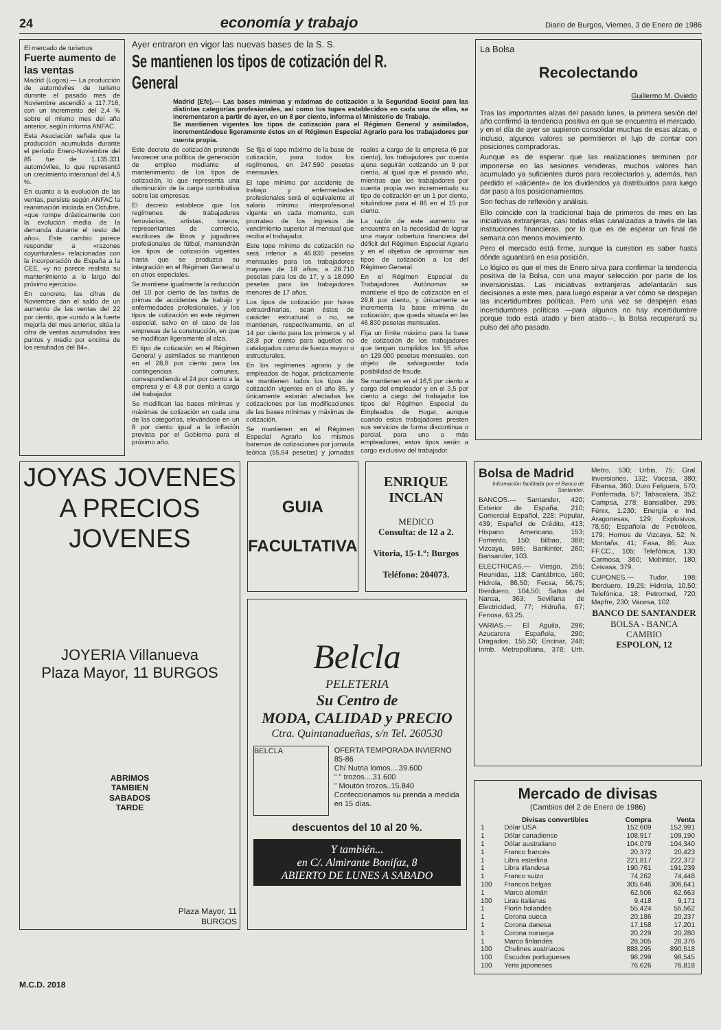24 economía y trabajo Diario de Burgos, Viernes, 3 de Enero de 1986
El mercado de turismos
Fuerte aumento de las ventas
Madrid (Logos).— La producción de automóviles de turismo durante el pasado mes de Noviembre ascendió a 117.716, con un incremento del 2,4 % sobre el mismo mes del año anterior, según informa ANFAC.
Esta Asociación señala que la producción acumulada durante el período Enero-Noviembre del 85 fue de 1.135.331 automóviles, lo que representó un crecimiento interanual del 4,5 %.
En cuanto a la evolución de las ventas, persiste según ANFAC la reanimación iniciada en Octubre, «que rompe drásticamente con la evolución media de la demanda durante el resto del año». Este cambio parece responder a «razones coyunturales» relacionadas con la incorporación de España a la CEE, «y no parece realista su mantenimiento a lo largo del próximo ejercicio».
En concreto, las cifras de Noviembre dan el saldo de un aumento de las ventas del 22 por ciento, que «unido a la fuerte mejoría del mes anterior, sitúa la cifra de ventas acumuladas tres puntos y medio por encima de los resultados del 84».
Ayer entraron en vigor las nuevas bases de la S. S.
Se mantienen los tipos de cotización del R. General
Madrid (Efe).— Las bases mínimas y máximas de cotización a la Seguridad Social para las distintas categorías profesionales, así como los topes establecidos en cada una de ellas, se incrementaron a partir de ayer, en un 8 por ciento, informa el Ministerio de Trabajo.
Se mantienen vigentes los tipos de cotización para el Régimen General y asimilados, incrementándose ligeramente éstos en el Régimen Especial Agrario para los trabajadores por cuenta propia.
Este decreto de cotización pretende favorecer una política de generación de empleo mediante el mantenimiento de los tipos de cotización, lo que representa una disminución de la carga contributiva sobre las empresas.
El decreto establece que los regímenes de trabajadores ferroviarios, artistas, toreros, representantes de comercio, escritores de libros y jugadores profesionales de fútbol, mantendrán los tipos de cotización vigentes hasta que se produzca su integración en el Régimen General o en otros especiales.
Se mantiene igualmente la reducción del 10 por ciento de las tarifas de primas de accidentes de trabajo y enfermedades profesionales, y los tipos de cotización en este régimen especial, salvo en el caso de las empresas de la construcción, en que se modifican ligeramente al alza.
El tipo de cotización en el Régimen General y asimilados se mantienen en el 28,8 por ciento para las contingencias comunes, correspondiendo el 24 por ciento a la empresa y el 4,8 por ciento a cargo del trabajador.
Se modifican las bases mínimas y máximas de cotización en cada una de las categorías, elevándose en un 8 por ciento igual a la inflación prevista por el Gobierno para el próximo año.
Se fija el tope máximo de la base de cotización, para todos los regímenes, en 247.590 pesetas mensuales.
El tope mínimo por accidente de trabajo y enfermedades profesionales será el equivalente al salario mínimo interprofesional vigente en cada momento, con prorrateo de los ingresos de vencimiento superior al mensual que reciba el trabajador.
Este tope mínimo de cotización no será inferior a 46.830 pesetas mensuales para los trabajadores mayores de 18 años; a 28.710 pesetas para los de 17, y a 18.090 pesetas para los trabajadores menores de 17 años.
Los tipos de cotización por horas extraordinarias, sean éstas de carácter estructural o no, se mantienen, respectivamente, en el 14 por ciento para los primeros y el 28,8 por ciento para aquellos no catalogados como de fuerza mayor o estructurales.
En los regímenes agrario y de empleados de hogar, prácticamente se mantienen todos los tipos de cotización vigentes en el año 85, y únicamente estarán afectadas las cotizaciones por las modificaciones de las bases mínimas y máximas de cotización.
Se mantienen en el Régimen Especial Agrario los mismos baremos de cotizaciones por jornada teórica (55,64 pesetas) y jornadas reales a cargo de la empresa (6 por ciento), los trabajadores por cuenta ajena seguirán cotizando un 9 por ciento, al igual que el pasado año, mientras que los trabajadores por cuenta propia ven incrementado su tipo de cotización en un 1 por ciento, situándose para el 86 en el 15 por ciento.
La razón de este aumento se encuentra en la necesidad de lograr una mayor cobertura financiera del déficit del Régimen Especial Agrario y en el objetivo de aproximar sus tipos de cotización a los del Régimen General.
En el Régimen Especial de Trabajadores Autónomos se mantiene el tipo de cotización en el 28,8 por ciento, y únicamente se incrementa la base mínima de cotización, que queda situada en las 46.830 pesetas mensuales.
Fija un límite máximo para la base de cotización de los trabajadores que tengan cumplidos los 55 años en 129.000 pesetas mensuales, con objeto de salvaguardar toda posibilidad de fraude.
Se mantienen en el 16,5 por ciento a cargo del empleador y en el 3,5 por ciento a cargo del trabajador los tipos del Régimen Especial de Empleados de Hogar, aunque cuando estos trabajadores presten sus servicios de forma discontinua o parcial, para uno o más empleadores, estos tipos serán a cargo exclusivo del trabajador.
La Bolsa
Recolectando
Guillermo M. Oviedo
Tras las importantes alzas del pasado lunes, la primera sesión del año confirmó la tendencia positiva en que se encuentra el mercado, y en el día de ayer se supieron consolidar muchas de esas alzas, e incluso, algunos valores se permitieron el lujo de contar con posiciones compradoras.
Aunque es de esperar que las realizaciones terminen por imponerse en las sesiones venideras, muchos valores han acumulado ya suficientes duros para recolectarlos y, además, han perdido el «aliciente» de los dividendos ya distribuidos para luego dar paso a los posicionamientos.
Son fechas de reflexión y análisis.
Ello coincide con la tradicional baja de primeros de mes en las iniciativas extranjeras, casi todas ellas canalizadas a través de las instituciones financieras, por lo que es de esperar un final de semana con menos movimiento.
Pero el mercado está firme, aunque la cuestion es saber hasta dónde aguantará en esa posición.
Lo lógico es que el mes de Enero sirva para confirmar la tendencia positiva de la Bolsa, con una mayor selección por parte de los inversionistas. Las iniciativas extranjeras adelantarán sus decisiones a este mes, para luego esperar a ver cómo se despejan las incertidumbres políticas. Pero una vez se despejen esas incertidumbres políticas —para algunos no hay incertidumbre porque todo está atado y bien atado—, la Bolsa recuperará su pulso del año pasado.
JOYAS JOVENES
A PRECIOS
JOVENES
JOYERIA Villanueva
Plaza Mayor, 11 BURGOS
ABRIMOS
TAMBIEN
SABADOS
TARDE
Plaza Mayor, 11
BURGOS
GUIA
FACULTATIVA
ENRIQUE INCLAN
MEDICO
Consulta: de 12 a 2.
Vitoria, 15-1.º: Burgos
Teléfono: 204073.
Belcla
PELETERIA
Su Centro de
MODA, CALIDAD y PRECIO
Ctra. Quintanadueñas, s/n Tel. 260530
BELCLA
OFERTA TEMPORADA INVIERNO 85-86
Ch/ Nutria lomos....39.600
" " trozos....31.600
" Moutón trozos..15.840
Confeccionamos su prenda a medida en 15 días.
descuentos del 10 al 20 %.
Y también...
en C/. Almirante Bonifaz, 8
ABIERTO DE LUNES A SABADO
Bolsa de Madrid
Información facilitada por el Banco de Santander.
BANCOS.— Santander, 420; Exterior de España, 210; Comercial Español, 228; Popular, 439; Español de Crédito, 413; Hispano Americano, 153; Fomento, 150; Bilbao, 388; Vizcaya, 595; Bankinter, 260; Bansander, 103.
ELECTRICAS.— Viesgo, 255; Reunidas, 118; Cantábrico, 160; Hidrola, 86,50; Fecsa, 56,75; Iberduero, 104,50; Saltos del Nansa, 363; Sevillana de Electricidad, 77; Hidruña, 67; Fenosa, 63,25.
VARIAS.— El Aguila, 296; Azucarera Española, 290; Dragados, 155,50; Encinar, 248; Inmb. Metropolitana, 378; Urb. Metro, 530; Urbis, 75; Gral. Inversiones, 132; Vacesa, 380; Fibansa, 360; Duro Felguera, 570; Ponferrada, 57; Tabacalera, 352; Campsa, 278; Bansaliber, 295; Fénix, 1.230; Energía e Ind. Aragonesas, 129; Explosivos, 78,50; Española de Petróleos, 179; Hornos de Vizcaya, 52; N. Montaña, 41; Fasa, 86; Aux. FF.CC., 105; Telefónica, 130; Carmosa, 360; Mobinter, 180; Ceivasa, 379.
CUPONES.— Tudor, 198; Iberduero, 19,25; Hidrola, 10,50; Telefónica, 18; Petromed, 720; Mapfre, 230; Vacesa, 102.
BANCO DE SANTANDER
BOLSA - BANCA
CAMBIO
ESPOLON, 12
Mercado de divisas
(Cambios del 2 de Enero de 1986)
| | Divisas convertibles | Compra | Venta |
| --- | --- | --- | --- |
| 1 | Dólar USA | 152,609 | 152,991 |
| 1 | Dólar canadiense | 108,917 | 109,190 |
| 1 | Dólar australiano | 104,079 | 104,340 |
| 1 | Franco francés | 20,372 | 20,423 |
| 1 | Libra esterlina | 221,817 | 222,372 |
| 1 | Libra irlandesa | 190,761 | 191,239 |
| 1 | Franco suizo | 74,262 | 74,448 |
| 100 | Francos belgas | 305,646 | 306,641 |
| 1 | Marco alemán | 62,506 | 62,663 |
| 100 | Liras italianas | 9,418 | 9,171 |
| 1 | Florín holandés | 55,424 | 55,562 |
| 1 | Corona sueca | 20,186 | 20,237 |
| 1 | Corona danesa | 17,158 | 17,201 |
| 1 | Corona noruega | 20,229 | 20,280 |
| 1 | Marco finlandés | 28,305 | 28,376 |
| 100 | Chelines austríacos | 888,295 | 890,518 |
| 100 | Escudos portugueses | 98,299 | 98,545 |
| 100 | Yens japoneses | 76,626 | 76,818 |
M.C.D. 2018